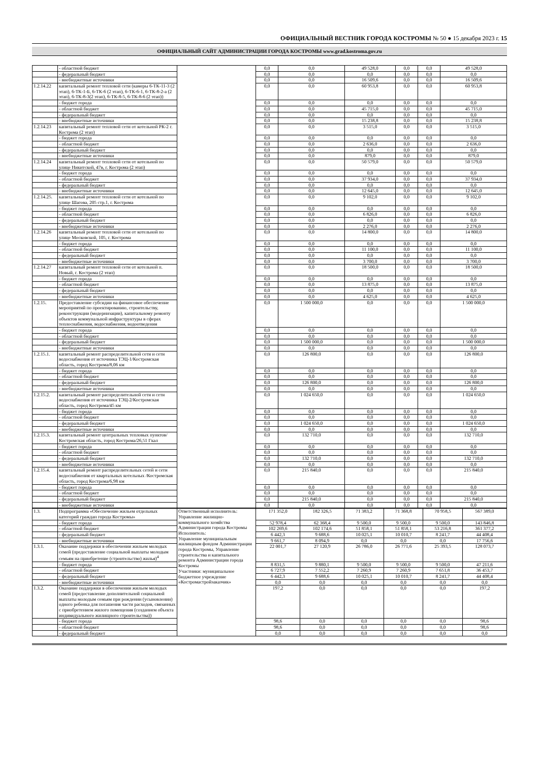ОФИЦИАЛЬНЫЙ ВЕСТНИК ГОРОДА КОСТРОМЫ № 50 ● 15 декабря 2023 г. 15
ОФИЦИАЛЬНЫЙ САЙТ АДМИНИСТРАЦИИ ГОРОДА КОСТРОМЫ www.grad.kostroma.gov.ru
| | - областной бюджет | | 0,0 | 0,0 | 49 528,0 | 0,0 | 0,0 | 49 528,0 |
| | - федеральный бюджет | | 0,0 | 0,0 | 0,0 | 0,0 | 0,0 | 0,0 |
| | - внебюджетные источники | | 0,0 | 0,0 | 16 509,6 | 0,0 | 0,0 | 16 509,6 |
| 1.2.14.22 | капитальный ремонт тепловой сети (камеры 6-ТК-11-3 (2 этап), 6-ТК-1-Б, 6-ТК-6 (2 этап), 6-ТК-6-1, 6-ТК-8-2-а (2 этап), 6-ТК-8-3(2 этап), 6-ТК-8-5, 6-ТК-8-6 (2 этап)) | | 0,0 | 0,0 | 60 953,8 | 0,0 | 0,0 | 60 953,8 |
| | - бюджет города | | 0,0 | 0,0 | 0,0 | 0,0 | 0,0 | 0,0 |
| | - областной бюджет | | 0,0 | 0,0 | 45 715,0 | 0,0 | 0,0 | 45 715,0 |
| | - федеральный бюджет | | 0,0 | 0,0 | 0,0 | 0,0 | 0,0 | 0,0 |
| | - внебюджетные источники | | 0,0 | 0,0 | 15 238,8 | 0,0 | 0,0 | 15 238,8 |
| 1.2.14.23 | капитальный ремонт тепловой сети от котельной РК-2 г. Кострома (2 этап) | | 0,0 | 0,0 | 3 515,0 | 0,0 | 0,0 | 3 515,0 |
| | - бюджет города | | 0,0 | 0,0 | 0,0 | 0,0 | 0,0 | 0,0 |
| | - областной бюджет | | 0,0 | 0,0 | 2 636,0 | 0,0 | 0,0 | 2 636,0 |
| | - федеральный бюджет | | 0,0 | 0,0 | 0,0 | 0,0 | 0,0 | 0,0 |
| | - внебюджетные источники | | 0,0 | 0,0 | 879,0 | 0,0 | 0,0 | 879,0 |
| 1.2.14.24 | капитальный ремонт тепловой сети от котельной по улице Никитской, 47в, г. Кострома (2 этап) | | 0,0 | 0,0 | 50 579,0 | 0,0 | 0,0 | 50 579,0 |
| | - бюджет города | | 0,0 | 0,0 | 0,0 | 0,0 | 0,0 | 0,0 |
| | - областной бюджет | | 0,0 | 0,0 | 37 934,0 | 0,0 | 0,0 | 37 934,0 |
| | - федеральный бюджет | | 0,0 | 0,0 | 0,0 | 0,0 | 0,0 | 0,0 |
| | - внебюджетные источники | | 0,0 | 0,0 | 12 645,0 | 0,0 | 0,0 | 12 645,0 |
| 1.2.14.25. | капитальный ремонт тепловой сети от котельной по улице Шагова, 205 стр.1, г. Кострома | | 0,0 | 0,0 | 9 102,0 | 0,0 | 0,0 | 9 102,0 |
| | - бюджет города | | 0,0 | 0,0 | 0,0 | 0,0 | 0,0 | 0,0 |
| | - областной бюджет | | 0,0 | 0,0 | 6 826,0 | 0,0 | 0,0 | 6 826,0 |
| | - федеральный бюджет | | 0,0 | 0,0 | 0,0 | 0,0 | 0,0 | 0,0 |
| | - внебюджетные источники | | 0,0 | 0,0 | 2 276,0 | 0,0 | 0,0 | 2 276,0 |
| 1.2.14.26 | капитальный ремонт тепловой сети от котельной по улице Московской, 105, г. Кострома | | 0,0 | 0,0 | 14 800,0 | 0,0 | 0,0 | 14 800,0 |
| | - бюджет города | | 0,0 | 0,0 | 0,0 | 0,0 | 0,0 | 0,0 |
| | - областной бюджет | | 0,0 | 0,0 | 11 100,0 | 0,0 | 0,0 | 11 100,0 |
| | - федеральный бюджет | | 0,0 | 0,0 | 0,0 | 0,0 | 0,0 | 0,0 |
| | - внебюджетные источники | | 0,0 | 0,0 | 3 700,0 | 0,0 | 0,0 | 3 700,0 |
| 1.2.14.27 | капитальный ремонт тепловой сети от котельной п. Новый, г. Кострома (2 этап) | | 0,0 | 0,0 | 18 500,0 | 0,0 | 0,0 | 18 500,0 |
| | - бюджет города | | 0,0 | 0,0 | 0,0 | 0,0 | 0,0 | 0,0 |
| | - областной бюджет | | 0,0 | 0,0 | 13 875,0 | 0,0 | 0,0 | 13 875,0 |
| | - федеральный бюджет | | 0,0 | 0,0 | 0,0 | 0,0 | 0,0 | 0,0 |
| | - внебюджетные источники | | 0,0 | 0,0 | 4 625,0 | 0,0 | 0,0 | 4 625,0 |
| 1.2.15. | Предоставление субсидии на финансовое обеспечение мероприятий по проектированию, строительству, реконструкции (модернизации), капитальному ремонту объектов коммунальной инфраструктуры в сферах теплоснабжения, водоснабжения, водоотведения | | 0,0 | 1 500 000,0 | 0,0 | 0,0 | 0,0 | 1 500 000,0 |
| | - бюджет города | | 0,0 | 0,0 | 0,0 | 0,0 | 0,0 | 0,0 |
| | - областной бюджет | | 0,0 | 0,0 | 0,0 | 0,0 | 0,0 | 0,0 |
| | - федеральный бюджет | | 0,0 | 1 500 000,0 | 0,0 | 0,0 | 0,0 | 1 500 000,0 |
| | - внебюджетные источники | | 0,0 | 0,0 | 0,0 | 0,0 | 0,0 | 0,0 |
| 1.2.15.1. | капитальный ремонт распределительной сети и сети водоснабжения от источника ТЭЦ-1/Костромская область, город Кострома/8,06 км | | 0,0 | 126 800,0 | 0,0 | 0,0 | 0,0 | 126 800,0 |
| | - бюджет города | | 0,0 | 0,0 | 0,0 | 0,0 | 0,0 | 0,0 |
| | - областной бюджет | | 0,0 | 0,0 | 0,0 | 0,0 | 0,0 | 0,0 |
| | - федеральный бюджет | | 0,0 | 126 800,0 | 0,0 | 0,0 | 0,0 | 126 800,0 |
| | - внебюджетные источники | | 0,0 | 0,0 | 0,0 | 0,0 | 0,0 | 0,0 |
| 1.2.15.2. | капитальный ремонт распределительной сети и сети водоснабжения от источника ТЭЦ-2/Костромская область, город Кострома/45 км | | 0,0 | 1 024 650,0 | 0,0 | 0,0 | 0,0 | 1 024 650,0 |
| | - бюджет города | | 0,0 | 0,0 | 0,0 | 0,0 | 0,0 | 0,0 |
| | - областной бюджет | | 0,0 | 0,0 | 0,0 | 0,0 | 0,0 | 0,0 |
| | - федеральный бюджет | | 0,0 | 1 024 650,0 | 0,0 | 0,0 | 0,0 | 1 024 650,0 |
| | - внебюджетные источники | | 0,0 | 0,0 | 0,0 | 0,0 | 0,0 | 0,0 |
| 1.2.15.3. | капитальный ремонт центральных тепловых пунктов/Костромская область, город Кострома/26,51 Гкал | | 0,0 | 132 710,0 | 0,0 | 0,0 | 0,0 | 132 710,0 |
| | - бюджет города | | 0,0 | 0,0 | 0,0 | 0,0 | 0,0 | 0,0 |
| | - областной бюджет | | 0,0 | 0,0 | 0,0 | 0,0 | 0,0 | 0,0 |
| | - федеральный бюджет | | 0,0 | 132 710,0 | 0,0 | 0,0 | 0,0 | 132 710,0 |
| | - внебюджетные источники | | 0,0 | 0,0 | 0,0 | 0,0 | 0,0 | 0,0 |
| 1.2.15.4. | капитальный ремонт распределительных сетей и сети водоснабжения от квартальных котельных /Костромская область, город Кострома/6,98 км | | 0,0 | 215 840,0 | 0,0 | 0,0 | 0,0 | 215 840,0 |
| | - бюджет города | | 0,0 | 0,0 | 0,0 | 0,0 | 0,0 | 0,0 |
| | - областной бюджет | | 0,0 | 0,0 | 0,0 | 0,0 | 0,0 | 0,0 |
| | - федеральный бюджет | | 0,0 | 215 840,0 | 0,0 | 0,0 | 0,0 | 215 840,0 |
| | - внебюджетные источники | | 0,0 | 0,0 | 0,0 | 0,0 | 0,0 | 0,0 |
| 1.3. | Подпрограмма «Обеспечение жильем отдельных категорий граждан города Костромы» | Ответственный исполнитель: Управление жилищно-коммунального хозяйства Администрации города Костромы Исполнитель: Управление муниципальным жилищным фондом Администрации города Костромы, Управление строительства и капитального ремонта Администрации города Костромы Участники: муниципальное бюджетное учреждение «Костромастройзаказчик» | 171 352,0 | 182 326,5 | 71 383,2 | 71 368,8 | 70 958,5 | 567 389,0 |
| | - бюджет города | | 52 978,4 | 62 368,4 | 9 500,0 | 9 500,0 | 9 500,0 | 143 846,8 |
| | - областной бюджет | | 102 269,6 | 102 174,6 | 51 858,1 | 51 858,1 | 53 216,8 | 361 377,2 |
| | - федеральный бюджет | | 6 442,3 | 9 688,6 | 10 025,1 | 10 010,7 | 8 241,7 | 44 408,4 |
| | - внебюджетные источники | | 9 661,7 | 8 094,9 | 0,0 | 0,0 | 0,0 | 17 756,6 |
| 1.3.1. | Оказание поддержки в обеспечении жильем молодых семей (предоставление социальной выплаты молодым семьям на приобретение (строительство) жилья)<sup>4</sup> | | 22 001,7 | 27 120,9 | 26 786,0 | 26 771,6 | 25 393,5 | 128 073,7 |
| | - бюджет города | | 8 831,5 | 9 880,1 | 9 500,0 | 9 500,0 | 9 500,0 | 47 211,6 |
| | - областной бюджет | | 6 727,9 | 7 552,2 | 7 260,9 | 7 260,9 | 7 651,8 | 36 453,7 |
| | - федеральный бюджет | | 6 442,3 | 9 688,6 | 10 025,1 | 10 010,7 | 8 241,7 | 44 408,4 |
| | - внебюджетные источники | | 0,0 | 0,0 | 0,0 | 0,0 | 0,0 | 0,0 |
| 1.3.2. | Оказание поддержки в обеспечении жильем молодых семей (предоставление дополнительной социальной выплаты молодым семьям при рождении (усыновлении) одного ребенка для погашения части расходов, связанных с приобретением жилого помещения (созданием объекта индивидуального жилищного строительства)) | | 197,2 | 0,0 | 0,0 | 0,0 | 0,0 | 197,2 |
| | - бюджет города | | 98,6 | 0,0 | 0,0 | 0,0 | 0,0 | 98,6 |
| | - областной бюджет | | 98,6 | 0,0 | 0,0 | 0,0 | 0,0 | 98,6 |
| | - федеральный бюджет | | 0,0 | 0,0 | 0,0 | 0,0 | 0,0 | 0,0 |